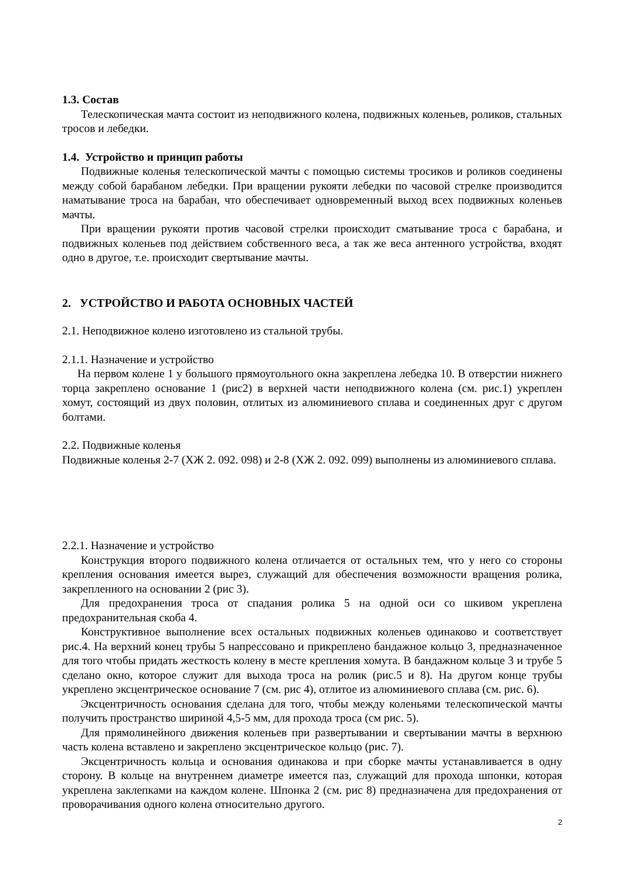1.3. Состав
Телескопическая мачта состоит из неподвижного колена, подвижных коленьев, роликов, стальных тросов и лебедки.
1.4. Устройство и принцип работы
Подвижные коленья телескопической мачты с помощью системы тросиков и роликов соединены между собой барабаном лебедки. При вращении рукояти лебедки по часовой стрелке производится наматывание троса на барабан, что обеспечивает одновременный выход всех подвижных коленьев мачты.
При вращении рукояти против часовой стрелки происходит сматывание троса с барабана, и подвижных коленьев под действием собственного веса, а так же веса антенного устройства, входят одно в другое, т.е. происходит свертывание мачты.
2. УСТРОЙСТВО И РАБОТА ОСНОВНЫХ ЧАСТЕЙ
2.1. Неподвижное колено изготовлено из стальной трубы.
2.1.1. Назначение и устройство
На первом колене 1 у большого прямоугольного окна закреплена лебедка 10. В отверстии нижнего торца закреплено основание 1 (рис2) в верхней части неподвижного колена (см. рис.1) укреплен хомут, состоящий из двух половин, отлитых из алюминиевого сплава и соединенных друг с другом болтами.
2.2. Подвижные коленья
Подвижные коленья 2-7 (ХЖ 2. 092. 098) и 2-8 (ХЖ 2. 092. 099) выполнены из алюминиевого сплава.
2.2.1. Назначение и устройство
Конструкция второго подвижного колена отличается от остальных тем, что у него со стороны крепления основания имеется вырез, служащий для обеспечения возможности вращения ролика, закрепленного на основании 2 (рис 3).
Для предохранения троса от спадания ролика 5 на одной оси со шкивом укреплена предохранительная скоба 4.
Конструктивное выполнение всех остальных подвижных коленьев одинаково и соответствует рис.4. На верхний конец трубы 5 напрессовано и прикреплено бандажное кольцо 3, предназначенное для того чтобы придать жесткость колену в месте крепления хомута. В бандажном кольце 3 и трубе 5 сделано окно, которое служит для выхода троса на ролик (рис.5 и 8). На другом конце трубы укреплено эксцентрическое основание 7 (см. рис 4), отлитое из алюминиевого сплава (см. рис. 6).
Эксцентричность основания сделана для того, чтобы между коленьями телескопической мачты получить пространство шириной 4,5-5 мм, для прохода троса (см рис. 5).
Для прямолинейного движения коленьев при развертывании и свертывании мачты в верхнюю часть колена вставлено и закреплено эксцентрическое кольцо (рис. 7).
Эксцентричность кольца и основания одинакова и при сборке мачты устанавливается в одну сторону. В кольце на внутреннем диаметре имеется паз, служащий для прохода шпонки, которая укреплена заклепками на каждом колене. Шпонка 2 (см. рис 8) предназначена для предохранения от проворачивания одного колена относительно другого.
2